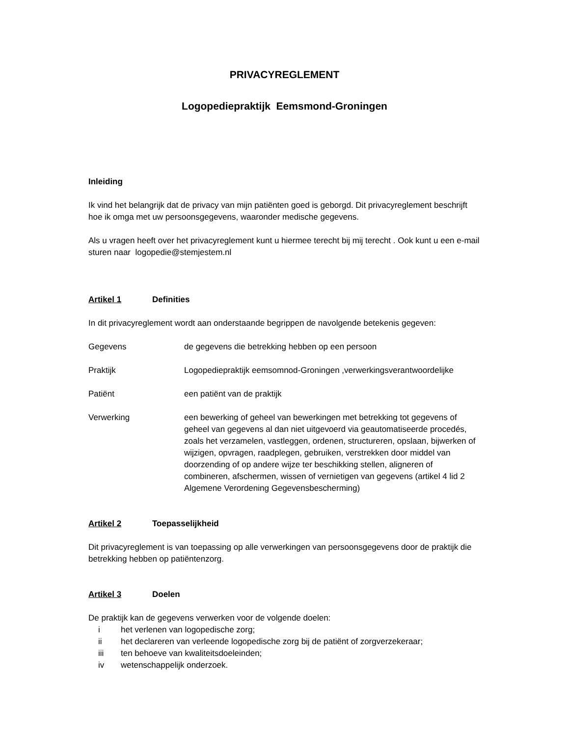PRIVACYREGLEMENT
Logopediepraktijk Eemsmond-Groningen
Inleiding
Ik vind het belangrijk dat de privacy van mijn patiënten goed is geborgd. Dit privacyreglement beschrijft hoe ik omga met uw persoonsgegevens, waaronder medische gegevens.
Als u vragen heeft over het privacyreglement kunt u hiermee terecht bij mij terecht . Ook kunt u een e-mail sturen naar logopedie@stemjestem.nl
Artikel 1 Definities
In dit privacyreglement wordt aan onderstaande begrippen de navolgende betekenis gegeven:
Gegevens de gegevens die betrekking hebben op een persoon
Praktijk Logopediepraktijk eemsomnod-Groningen ,verwerkingsverantwoordelijke
Patiënt een patiënt van de praktijk
Verwerking een bewerking of geheel van bewerkingen met betrekking tot gegevens of geheel van gegevens al dan niet uitgevoerd via geautomatiseerde procedés, zoals het verzamelen, vastleggen, ordenen, structureren, opslaan, bijwerken of wijzigen, opvragen, raadplegen, gebruiken, verstrekken door middel van doorzending of op andere wijze ter beschikking stellen, aligneren of combineren, afschermen, wissen of vernietigen van gegevens (artikel 4 lid 2 Algemene Verordening Gegevensbescherming)
Artikel 2 Toepasselijkheid
Dit privacyreglement is van toepassing op alle verwerkingen van persoonsgegevens door de praktijk die betrekking hebben op patiëntenzorg.
Artikel 3 Doelen
De praktijk kan de gegevens verwerken voor de volgende doelen:
i het verlenen van logopedische zorg;
ii het declareren van verleende logopedische zorg bij de patiënt of zorgverzekeraar;
iii ten behoeve van kwaliteitsdoeleinden;
iv wetenschappelijk onderzoek.